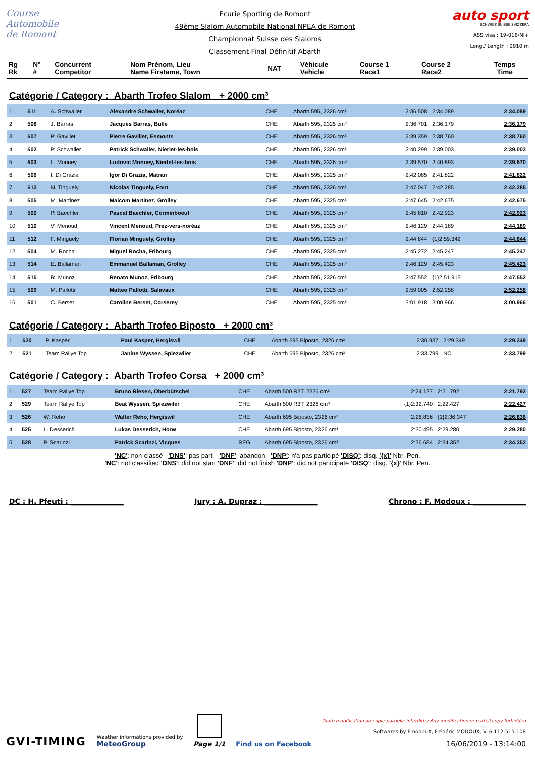Course Automobile
de Romont
Ecurie Sporting de Romont
49ème Slalom Automobile National NPEA de Romont
Championnat Suisse des Slaloms
Classement Final Définitif Abarth
auto sport
SCHWEIZ SUISSE SVIZZERA
ASS visa : 19-016/NI+
Long./ Length : 2910 m
| Rg Rk | N° # | Concurrent Competitor | Nom Prénom, Lieu Name Firstame, Town | NAT | Véhicule Vehicle | Course 1 Race1 | Course 2 Race2 | Temps Time |
| --- | --- | --- | --- | --- | --- | --- | --- | --- |
Catégorie / Category : Abarth Trofeo Slalom + 2000 cm³
| 1 | 511 | A. Schwaller | Alexandre Schwaller, Noréaz | CHE | Abarth 595, 2326 cm³ | 2:36.508 | 2:34.089 | 2:34.089 |
| 2 | 508 | J. Barras | Jacques Barras, Bulle | CHE | Abarth 595, 2325 cm³ | 2:36.701 | 2:36.179 | 2:36.179 |
| 3 | 507 | P. Gavillet | Pierre Gavillet, Esmonts | CHE | Abarth 595, 2326 cm³ | 2:39.359 | 2:38.760 | 2:38.760 |
| 4 | 502 | P. Schwaller | Patrick Schwaller, Nierlet-les-bois | CHE | Abarth 595, 2326 cm³ | 2:40.299 | 2:39.003 | 2:39.003 |
| 5 | 503 | L. Monney | Ludovic Monney, Nierlet-les-bois | CHE | Abarth 595, 2326 cm³ | 2:39.570 | 2:40.893 | 2:39.570 |
| 6 | 506 | I. Di Grazia | Igor Di Grazia, Matran | CHE | Abarth 595, 2325 cm³ | 2:42.085 | 2:41.822 | 2:41.822 |
| 7 | 513 | N. Tinguely | Nicolas Tinguely, Font | CHE | Abarth 595, 2326 cm³ | 2:47.047 | 2:42.285 | 2:42.285 |
| 8 | 505 | M. Martinez | Malcom Martinez, Grolley | CHE | Abarth 595, 2325 cm³ | 2:47.645 | 2:42.675 | 2:42.675 |
| 9 | 500 | P. Baechler | Pascal Baechler, Corminboeuf | CHE | Abarth 595, 2325 cm³ | 2:45.810 | 2:42.923 | 2:42.923 |
| 10 | 510 | V. Menoud | Vincent Menoud, Prez-vers-noréaz | CHE | Abarth 595, 2325 cm³ | 2:46.129 | 2:44.189 | 2:44.189 |
| 11 | 512 | F. Minguely | Florian Minguely, Grolley | CHE | Abarth 595, 2325 cm³ | 2:44.844 | {1}2:59.342 | 2:44.844 |
| 12 | 504 | M. Rocha | Miguel Rocha, Fribourg | CHE | Abarth 595, 2325 cm³ | 2:45.272 | 2:45.247 | 2:45.247 |
| 13 | 514 | E. Ballaman | Emmanuel Ballaman, Grolley | CHE | Abarth 595, 2325 cm³ | 2:46.129 | 2:45.423 | 2:45.423 |
| 14 | 515 | R. Munoz | Renato Munoz, Fribourg | CHE | Abarth 595, 2326 cm³ | 2:47.552 | {1}2:51.915 | 2:47.552 |
| 15 | 509 | M. Pallotti | Matteo Pallotti, Salavaux | CHE | Abarth 595, 2325 cm³ | 2:59.005 | 2:52.258 | 2:52.258 |
| 16 | 501 | C. Berset | Caroline Berset, Corserey | CHE | Abarth 595, 2325 cm³ | 3:01.918 | 3:00.966 | 3:00.966 |
Catégorie / Category : Abarth Trofeo Biposto + 2000 cm³
| 1 | 520 | P. Kasper | Paul Kasper, Hergiswil | CHE | Abarth 695 Biposto, 2326 cm³ | 2:30.937 | 2:29.349 | 2:29.349 |
| 2 | 521 | Team Rallye Top | Janine Wyssen, Spiezwiler | CHE | Abarth 695 Biposto, 2326 cm³ | 2:33.799 | NC | 2:33.799 |
Catégorie / Category : Abarth Trofeo Corsa + 2000 cm³
| 1 | 527 | Team Rallye Top | Bruno Riesen, Oberbütschel | CHE | Abarth 500 R3T, 2326 cm³ | 2:24.127 | 2:21.792 | 2:21.792 |
| 2 | 529 | Team Rallye Top | Beat Wyssen, Spiezwiler | CHE | Abarth 500 R3T, 2326 cm³ | {1}2:32.740 | 2:22.427 | 2:22.427 |
| 3 | 526 | W. Reho | Walter Reho, Hergiswil | CHE | Abarth 695 Biposto, 2326 cm³ | 2:26.836 | {1}2:36.347 | 2:26.836 |
| 4 | 525 | L. Desserich | Lukas Desserich, Horw | CHE | Abarth 695 Biposto, 2326 cm³ | 2:30.495 | 2:29.280 | 2:29.280 |
| 5 | 528 | P. Scarinzi | Patrick Scarinzi, Vicques | REG | Abarth 695 Biposto, 2326 cm³ | 2:36.684 | 2:34.352 | 2:34.352 |
'NC': non-classé 'DNS': pas parti 'DNF': abandon 'DNP': n'a pas participé 'DISQ': disq. '{x}' Nbr. Pen.
'NC': not classified 'DNS': did not start 'DNF': did not finish 'DNP': did not participate 'DISQ': disq. '{x}' Nbr. Pen.
DC : H. Pfeuti : _______________ Jury : A. Dupraz : _______________ Chrono : F. Modoux : _______________
GVI-TIMING
Weather informations provided by
MeteoGroup
Page 1/1
Find us on Facebook
Toute modification ou copie partielle interdite / Any modification or partial copy forbidden
Softwares by FmodouX, Frédéric MODOUX, V. 6.112.515.108
16/06/2019 - 13:14:00